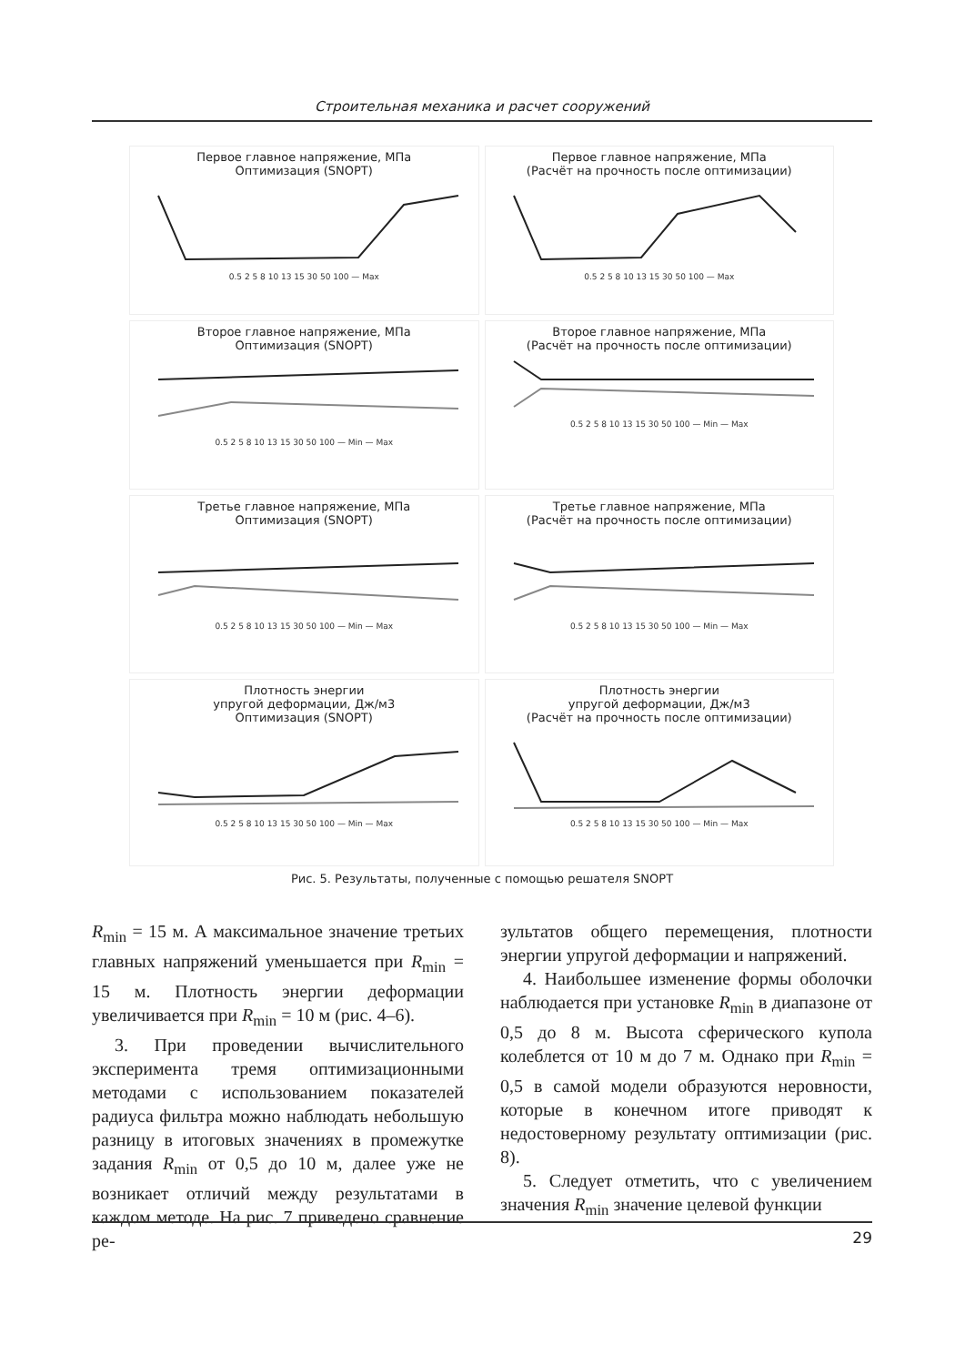Строительная механика и расчет сооружений
Первое главное напряжение, МПа
Оптимизация (SNOPT)0.5 2 5 8 10 13 15 30 50 100 — Max
Первое главное напряжение, МПа
(Расчёт на прочность после оптимизации)0.5 2 5 8 10 13 15 30 50 100 — Max
Второе главное напряжение, МПа
Оптимизация (SNOPT)0.5 2 5 8 10 13 15 30 50 100 — Min — Max
Второе главное напряжение, МПа
(Расчёт на прочность после оптимизации)0.5 2 5 8 10 13 15 30 50 100 — Min — Max
Третье главное напряжение, МПа
Оптимизация (SNOPT)0.5 2 5 8 10 13 15 30 50 100 — Min — Max
Третье главное напряжение, МПа
(Расчёт на прочность после оптимизации)0.5 2 5 8 10 13 15 30 50 100 — Min — Max
Плотность энергии
упругой деформации, Дж/м3
Оптимизация (SNOPT)0.5 2 5 8 10 13 15 30 50 100 — Min — Max
Плотность энергии
упругой деформации, Дж/м3
(Расчёт на прочность после оптимизации)0.5 2 5 8 10 13 15 30 50 100 — Min — Max
Рис. 5. Результаты, полученные с помощью решателя SNOPT
R<sub>min</sub> = 15 м. А максимальное значение третьих главных напряжений уменьшается при R<sub>min</sub> = 15 м. Плотность энергии деформации увеличивается при R<sub>min</sub> = 10 м (рис. 4–6).
3. При проведении вычислительного эксперимента тремя оптимизационными методами с использованием показателей радиуса фильтра можно наблюдать небольшую разницу в итоговых значениях в промежутке задания R<sub>min</sub> от 0,5 до 10 м, далее уже не возникает отличий между результатами в каждом методе. На рис. 7 приведено сравнение ре-
зультатов общего перемещения, плотности энергии упругой деформации и напряжений.
4. Наибольшее изменение формы оболочки наблюдается при установке R<sub>min</sub> в диапазоне от 0,5 до 8 м. Высота сферического купола колеблется от 10 м до 7 м. Однако при R<sub>min</sub> = 0,5 в самой модели образуются неровности, которые в конечном итоге приводят к недостоверному результату оптимизации (рис. 8).
5. Следует отметить, что с увеличением значения R<sub>min</sub> значение целевой функции
29